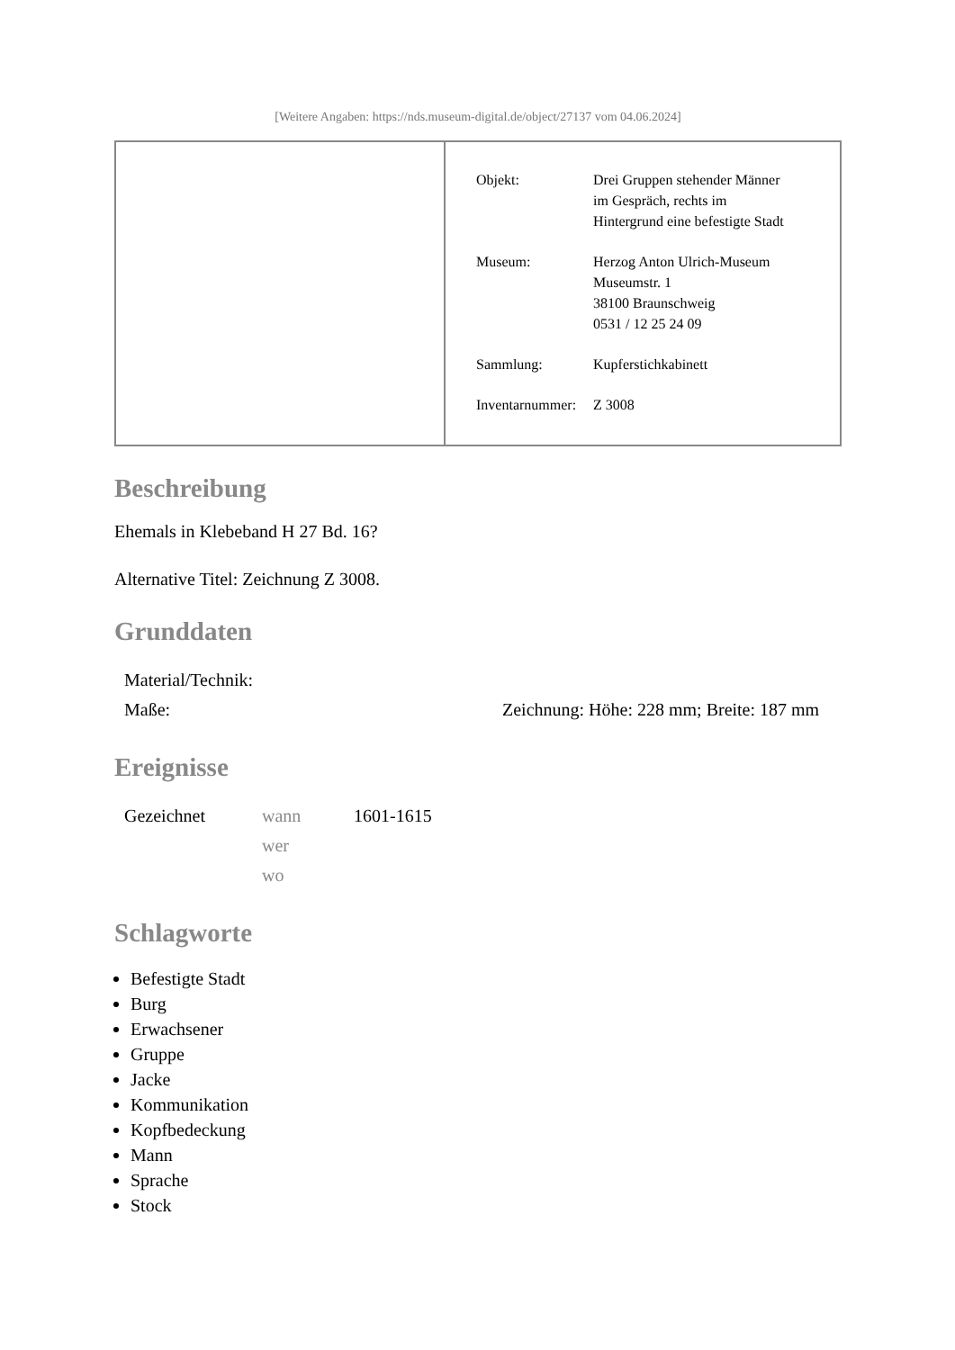[Weitere Angaben: https://nds.museum-digital.de/object/27137 vom 04.06.2024]
| Objekt: | Drei Gruppen stehender Männer im Gespräch, rechts im Hintergrund eine befestigte Stadt |
| Museum: | Herzog Anton Ulrich-Museum Museumstr. 1 38100 Braunschweig 0531 / 12 25 24 09 |
| Sammlung: | Kupferstichkabinett |
| Inventarnummer: | Z 3008 |
Beschreibung
Ehemals in Klebeband H 27 Bd. 16?
Alternative Titel: Zeichnung Z 3008.
Grunddaten
| Material/Technik: | |
| Maße: | Zeichnung: Höhe: 228 mm; Breite: 187 mm |
Ereignisse
| Gezeichnet | wann | 1601-1615 |
| | wer | |
| | wo | |
Schlagworte
Befestigte Stadt
Burg
Erwachsener
Gruppe
Jacke
Kommunikation
Kopfbedeckung
Mann
Sprache
Stock